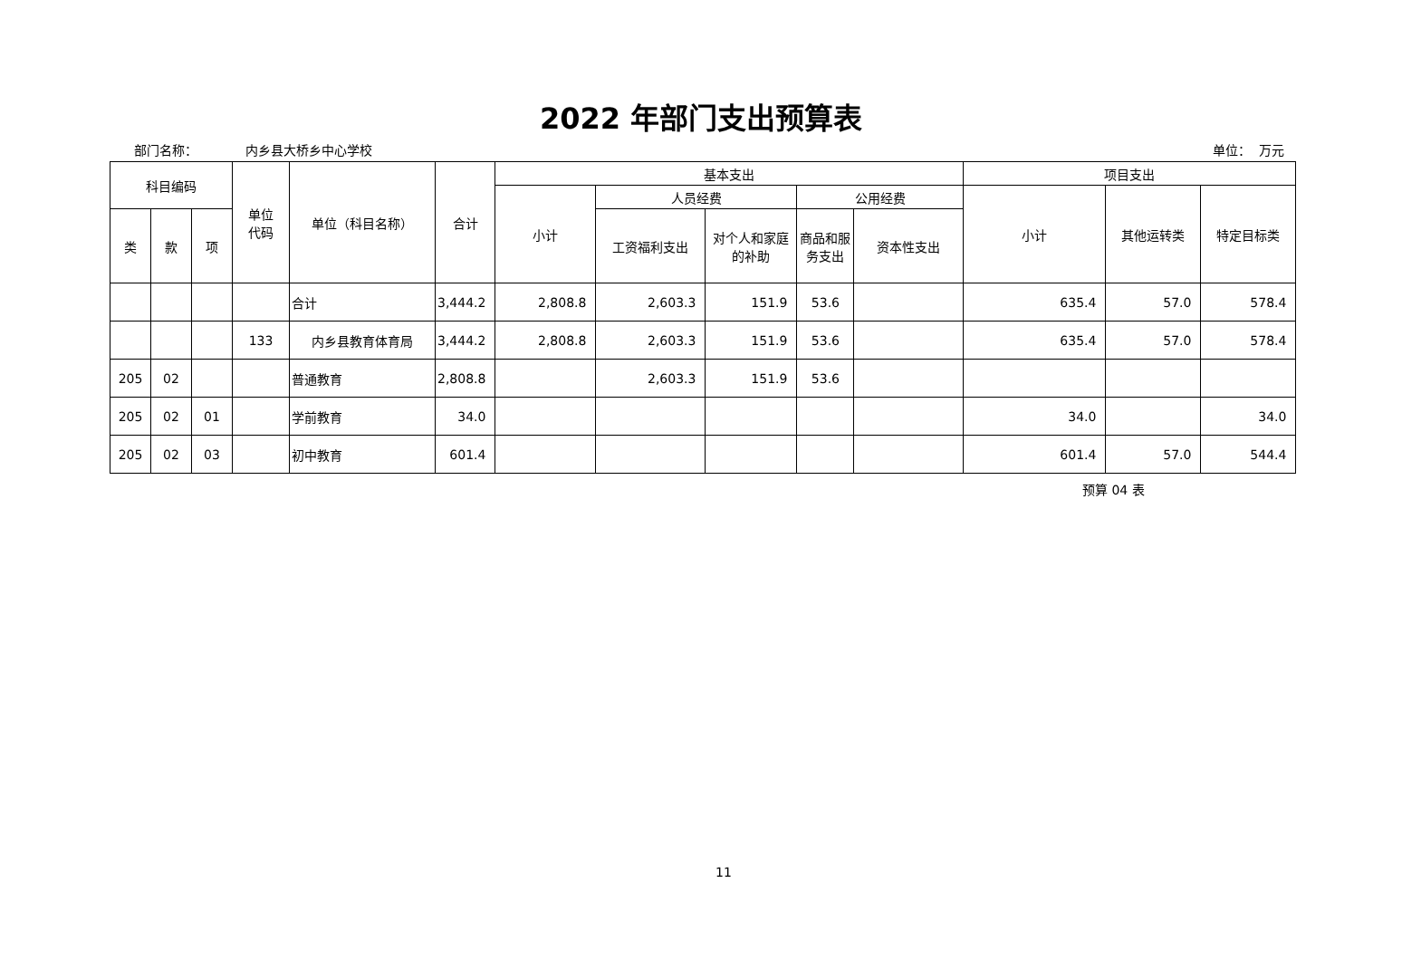2022 年部门支出预算表
部门名称： 内乡县大桥乡中心学校 单位： 万元
| 科目编码 | | | 单位 代码 | 单位（科目名称） | 合计 | 基本支出 | | | | | 项目支出 | | |
| --- | --- | --- | --- | --- | --- | --- | --- | --- | --- | --- | --- | --- | --- |
| | | | | | | 小计 | 人员经费 | | 公用经费 | | 小计 | 其他运转类 | 特定目标类 |
| 类 | 款 | 项 | | | | | 工资福利支出 | 对个人和家庭的补助 | 商品和服务支出 | 资本性支出 | | | |
| | | | | 合计 | 3,444.2 | 2,808.8 | 2,603.3 | 151.9 | 53.6 | | 635.4 | 57.0 | 578.4 |
| | | | 133 | 内乡县教育体育局 | 3,444.2 | 2,808.8 | 2,603.3 | 151.9 | 53.6 | | 635.4 | 57.0 | 578.4 |
| 205 | 02 | | | 普通教育 | 2,808.8 | | 2,603.3 | 151.9 | 53.6 | | | | |
| 205 | 02 | 01 | | 学前教育 | 34.0 | | | | | | 34.0 | | 34.0 |
| 205 | 02 | 03 | | 初中教育 | 601.4 | | | | | | 601.4 | 57.0 | 544.4 |
预算 04 表
11